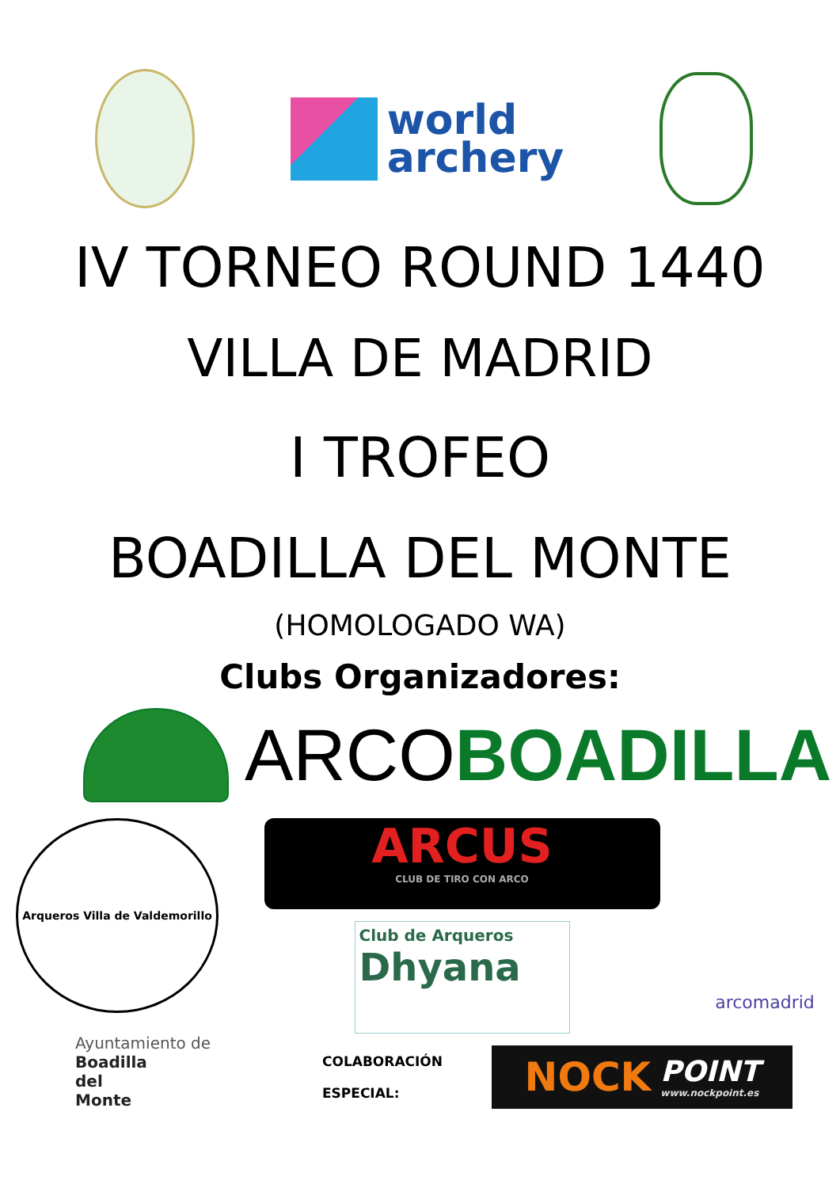world
archery
IV TORNEO ROUND 1440
VILLA DE MADRID
I TROFEO
BOADILLA DEL MONTE
(HOMOLOGADO WA)
Clubs Organizadores:
ARCOBOADILLA
Arqueros Villa de Valdemorillo
ARCUS
CLUB DE TIRO CON ARCO
Club de Arqueros
Dhyana
arcomadrid
Ayuntamiento de
Boadilla
del
Monte
COLABORACIÓN
ESPECIAL:
NOCK POINT
www.nockpoint.es